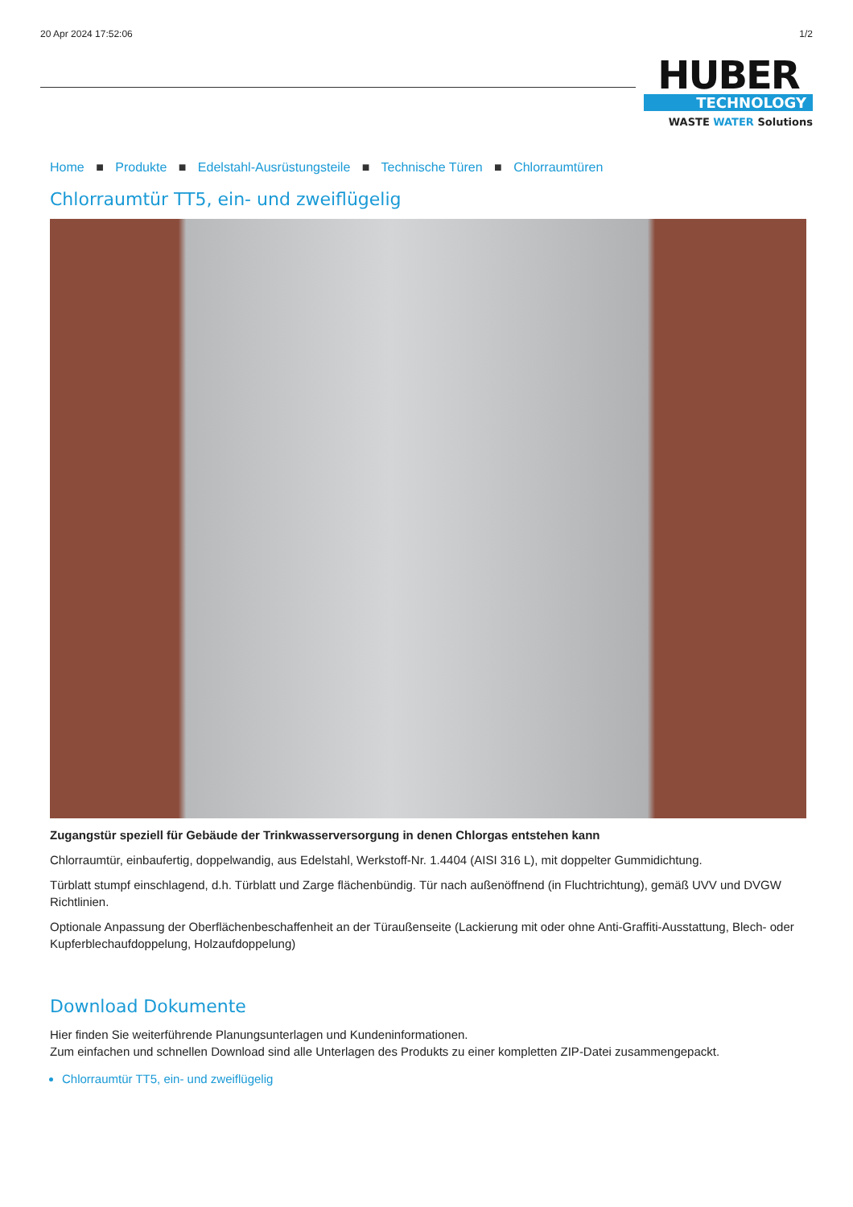20 Apr 2024 17:52:06 1/2
HUBER
TECHNOLOGY
WASTE WATER Solutions
Home ■ Produkte ■ Edelstahl-Ausrüstungsteile ■ Technische Türen ■ Chlorraumtüren
Chlorraumtür TT5, ein- und zweiflügelig
Zugangstür speziell für Gebäude der Trinkwasserversorgung in denen Chlorgas entstehen kann
Chlorraumtür, einbaufertig, doppelwandig, aus Edelstahl, Werkstoff-Nr. 1.4404 (AISI 316 L), mit doppelter Gummidichtung.
Türblatt stumpf einschlagend, d.h. Türblatt und Zarge flächenbündig. Tür nach außenöffnend (in Fluchtrichtung), gemäß UVV und DVGW Richtlinien.
Optionale Anpassung der Oberflächenbeschaffenheit an der Türaußenseite (Lackierung mit oder ohne Anti-Graffiti-Ausstattung, Blech- oder Kupferblechaufdoppelung, Holzaufdoppelung)
Download Dokumente
Hier finden Sie weiterführende Planungsunterlagen und Kundeninformationen.
Zum einfachen und schnellen Download sind alle Unterlagen des Produkts zu einer kompletten ZIP-Datei zusammengepackt.
Chlorraumtür TT5, ein- und zweiflügelig